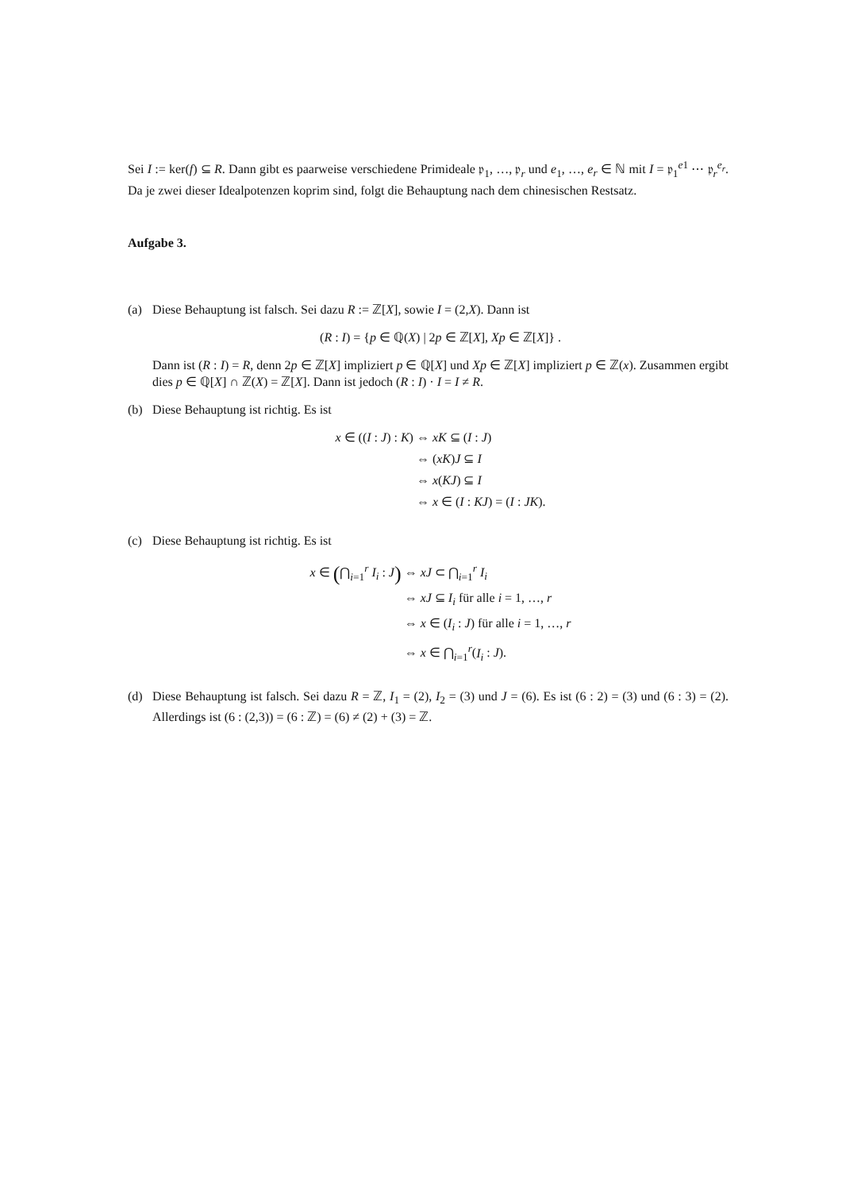Sei I := ker(f) ⊆ R. Dann gibt es paarweise verschiedene Primideale 𝔭<sub>1</sub>, …, 𝔭<sub>r</sub> und e<sub>1</sub>, …, e<sub>r</sub> ∈ ℕ mit I = 𝔭<sub>1</sub><sup>e1</sup> ⋯ 𝔭<sub>r</sub><sup>e<sub>r</sub></sup>. Da je zwei dieser Idealpotenzen koprim sind, folgt die Behauptung nach dem chinesischen Restsatz.
Aufgabe 3.
(a) Diese Behauptung ist falsch. Sei dazu R := ℤ[X], sowie I = (2,X). Dann ist
(R : I) = {p ∈ ℚ(X) | 2p ∈ ℤ[X], Xp ∈ ℤ[X]} .
Dann ist (R : I) = R, denn 2p ∈ ℤ[X] impliziert p ∈ ℚ[X] und Xp ∈ ℤ[X] impliziert p ∈ ℤ(x). Zusammen ergibt dies p ∈ ℚ[X] ∩ ℤ(X) = ℤ[X]. Dann ist jedoch (R : I) · I = I ≠ R.
(b) Diese Behauptung ist richtig. Es ist
x ∈ ((I : J) : K)
⇔ xK ⊆ (I : J)
⇔ (xK)J ⊆ I
⇔ x(KJ) ⊆ I
⇔ x ∈ (I : KJ) = (I : JK).
(c) Diese Behauptung ist richtig. Es ist
x ∈ (⋂<sub>i=1</sub><sup>r</sup> I<sub>i</sub> : J)
⇔ xJ ⊂ ⋂<sub>i=1</sub><sup>r</sup> I<sub>i</sub>
⇔ xJ ⊆ I<sub>i</sub> für alle i = 1, …, r
⇔ x ∈ (I<sub>i</sub> : J) für alle i = 1, …, r
⇔ x ∈ ⋂<sub>i=1</sub><sup>r</sup>(I<sub>i</sub> : J).
(d) Diese Behauptung ist falsch. Sei dazu R = ℤ, I<sub>1</sub> = (2), I<sub>2</sub> = (3) und J = (6). Es ist (6 : 2) = (3) und (6 : 3) = (2). Allerdings ist (6 : (2,3)) = (6 : ℤ) = (6) ≠ (2) + (3) = ℤ.